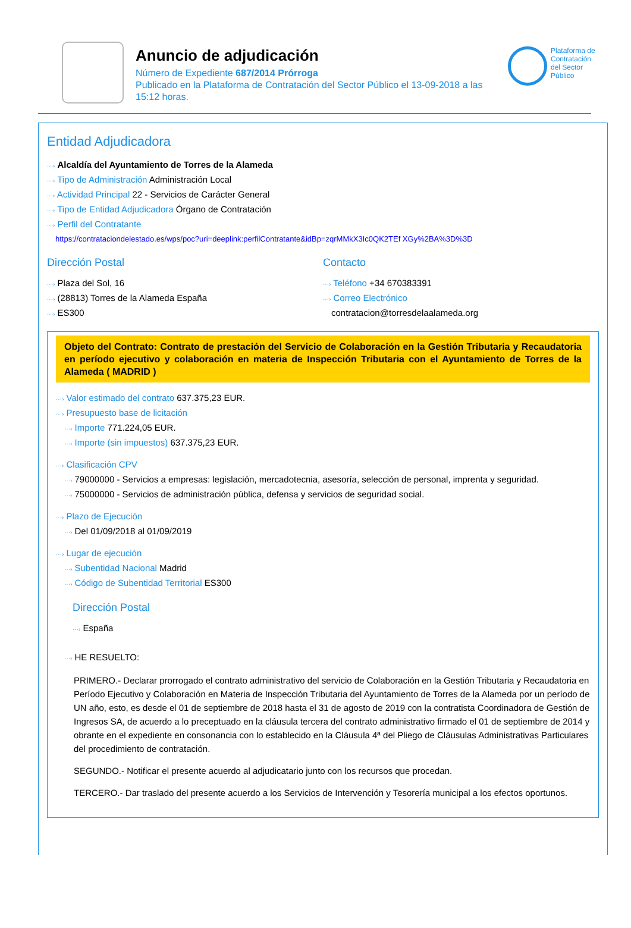Anuncio de adjudicación
Número de Expediente 687/2014 Prórroga
Publicado en la Plataforma de Contratación del Sector Público el 13-09-2018 a las 15:12 horas.
Plataforma de Contratación del Sector Público
Entidad Adjudicadora
···› Alcaldía del Ayuntamiento de Torres de la Alameda
···› Tipo de Administración Administración Local
···› Actividad Principal 22 - Servicios de Carácter General
···› Tipo de Entidad Adjudicadora Órgano de Contratación
···› Perfil del Contratante
https://contrataciondelestado.es/wps/poc?uri=deeplink:perfilContratante&idBp=zqrMMkX3Ic0QK2TEf XGy%2BA%3D%3D
Dirección Postal
···› Plaza del Sol, 16
···› (28813) Torres de la Alameda España
···› ES300
Contacto
···› Teléfono +34 670383391
···› Correo Electrónico
contratacion@torresdelaalameda.org
Objeto del Contrato: Contrato de prestación del Servicio de Colaboración en la Gestión Tributaria y Recaudatoria en período ejecutivo y colaboración en materia de Inspección Tributaria con el Ayuntamiento de Torres de la Alameda ( MADRID )
···› Valor estimado del contrato 637.375,23 EUR.
···› Presupuesto base de licitación
···› Importe 771.224,05 EUR.
···› Importe (sin impuestos) 637.375,23 EUR.
···› Clasificación CPV
···› 79000000 - Servicios a empresas: legislación, mercadotecnia, asesoría, selección de personal, imprenta y seguridad.
···› 75000000 - Servicios de administración pública, defensa y servicios de seguridad social.
···› Plazo de Ejecución
···› Del 01/09/2018 al 01/09/2019
···› Lugar de ejecución
···› Subentidad Nacional Madrid
···› Código de Subentidad Territorial ES300
Dirección Postal
···› España
···› HE RESUELTO:
PRIMERO.- Declarar prorrogado el contrato administrativo del servicio de Colaboración en la Gestión Tributaria y Recaudatoria en Período Ejecutivo y Colaboración en Materia de Inspección Tributaria del Ayuntamiento de Torres de la Alameda por un período de UN año, esto, es desde el 01 de septiembre de 2018 hasta el 31 de agosto de 2019 con la contratista Coordinadora de Gestión de Ingresos SA, de acuerdo a lo preceptuado en la cláusula tercera del contrato administrativo firmado el 01 de septiembre de 2014 y obrante en el expediente en consonancia con lo establecido en la Cláusula 4ª del Pliego de Cláusulas Administrativas Particulares del procedimiento de contratación.
SEGUNDO.- Notificar el presente acuerdo al adjudicatario junto con los recursos que procedan.
TERCERO.- Dar traslado del presente acuerdo a los Servicios de Intervención y Tesorería municipal a los efectos oportunos.